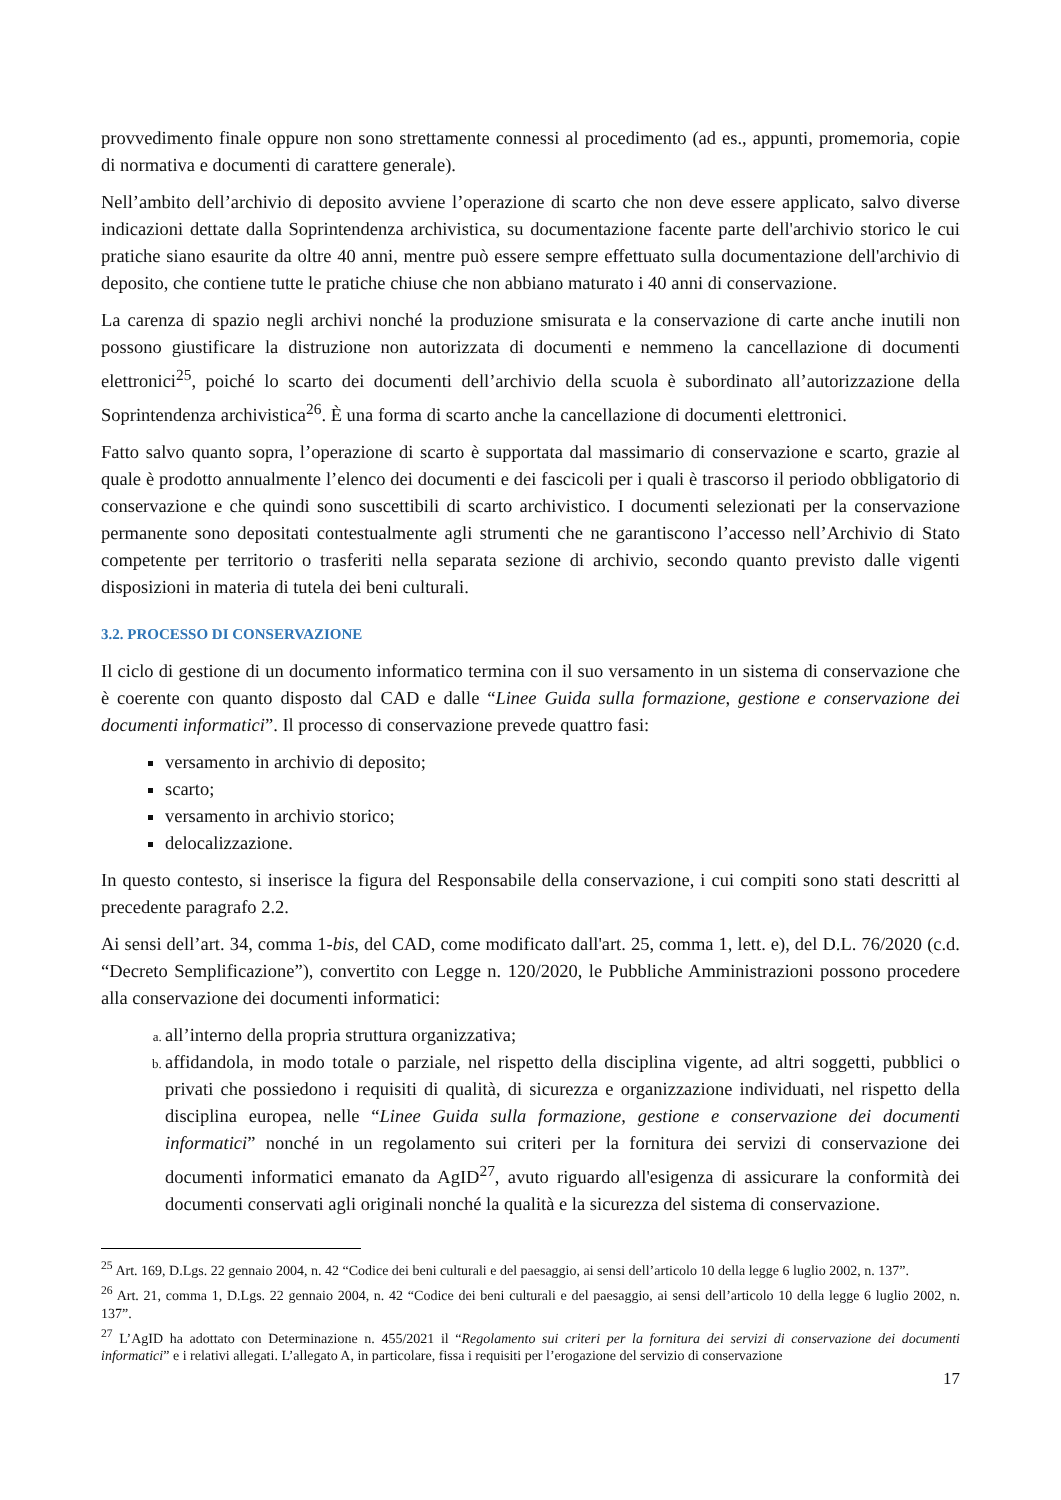provvedimento finale oppure non sono strettamente connessi al procedimento (ad es., appunti, promemoria, copie di normativa e documenti di carattere generale).
Nell’ambito dell’archivio di deposito avviene l’operazione di scarto che non deve essere applicato, salvo diverse indicazioni dettate dalla Soprintendenza archivistica, su documentazione facente parte dell'archivio storico le cui pratiche siano esaurite da oltre 40 anni, mentre può essere sempre effettuato sulla documentazione dell'archivio di deposito, che contiene tutte le pratiche chiuse che non abbiano maturato i 40 anni di conservazione.
La carenza di spazio negli archivi nonché la produzione smisurata e la conservazione di carte anche inutili non possono giustificare la distruzione non autorizzata di documenti e nemmeno la cancellazione di documenti elettronici<sup>25</sup>, poiché lo scarto dei documenti dell’archivio della scuola è subordinato all’autorizzazione della Soprintendenza archivistica<sup>26</sup>. È una forma di scarto anche la cancellazione di documenti elettronici.
Fatto salvo quanto sopra, l’operazione di scarto è supportata dal massimario di conservazione e scarto, grazie al quale è prodotto annualmente l’elenco dei documenti e dei fascicoli per i quali è trascorso il periodo obbligatorio di conservazione e che quindi sono suscettibili di scarto archivistico. I documenti selezionati per la conservazione permanente sono depositati contestualmente agli strumenti che ne garantiscono l’accesso nell’Archivio di Stato competente per territorio o trasferiti nella separata sezione di archivio, secondo quanto previsto dalle vigenti disposizioni in materia di tutela dei beni culturali.
3.2. PROCESSO DI CONSERVAZIONE
Il ciclo di gestione di un documento informatico termina con il suo versamento in un sistema di conservazione che è coerente con quanto disposto dal CAD e dalle “Linee Guida sulla formazione, gestione e conservazione dei documenti informatici”. Il processo di conservazione prevede quattro fasi:
versamento in archivio di deposito;
scarto;
versamento in archivio storico;
delocalizzazione.
In questo contesto, si inserisce la figura del Responsabile della conservazione, i cui compiti sono stati descritti al precedente paragrafo 2.2.
Ai sensi dell’art. 34, comma 1-bis, del CAD, come modificato dall'art. 25, comma 1, lett. e), del D.L. 76/2020 (c.d. “Decreto Semplificazione”), convertito con Legge n. 120/2020, le Pubbliche Amministrazioni possono procedere alla conservazione dei documenti informatici:
all’interno della propria struttura organizzativa;
affidandola, in modo totale o parziale, nel rispetto della disciplina vigente, ad altri soggetti, pubblici o privati che possiedono i requisiti di qualità, di sicurezza e organizzazione individuati, nel rispetto della disciplina europea, nelle “Linee Guida sulla formazione, gestione e conservazione dei documenti informatici” nonché in un regolamento sui criteri per la fornitura dei servizi di conservazione dei documenti informatici emanato da AgID<sup>27</sup>, avuto riguardo all'esigenza di assicurare la conformità dei documenti conservati agli originali nonché la qualità e la sicurezza del sistema di conservazione.
<sup>25</sup> Art. 169, D.Lgs. 22 gennaio 2004, n. 42 “Codice dei beni culturali e del paesaggio, ai sensi dell’articolo 10 della legge 6 luglio 2002, n. 137”.
<sup>26</sup> Art. 21, comma 1, D.Lgs. 22 gennaio 2004, n. 42 “Codice dei beni culturali e del paesaggio, ai sensi dell’articolo 10 della legge 6 luglio 2002, n. 137”.
<sup>27</sup> L’AgID ha adottato con Determinazione n. 455/2021 il “Regolamento sui criteri per la fornitura dei servizi di conservazione dei documenti informatici” e i relativi allegati. L’allegato A, in particolare, fissa i requisiti per l’erogazione del servizio di conservazione
17